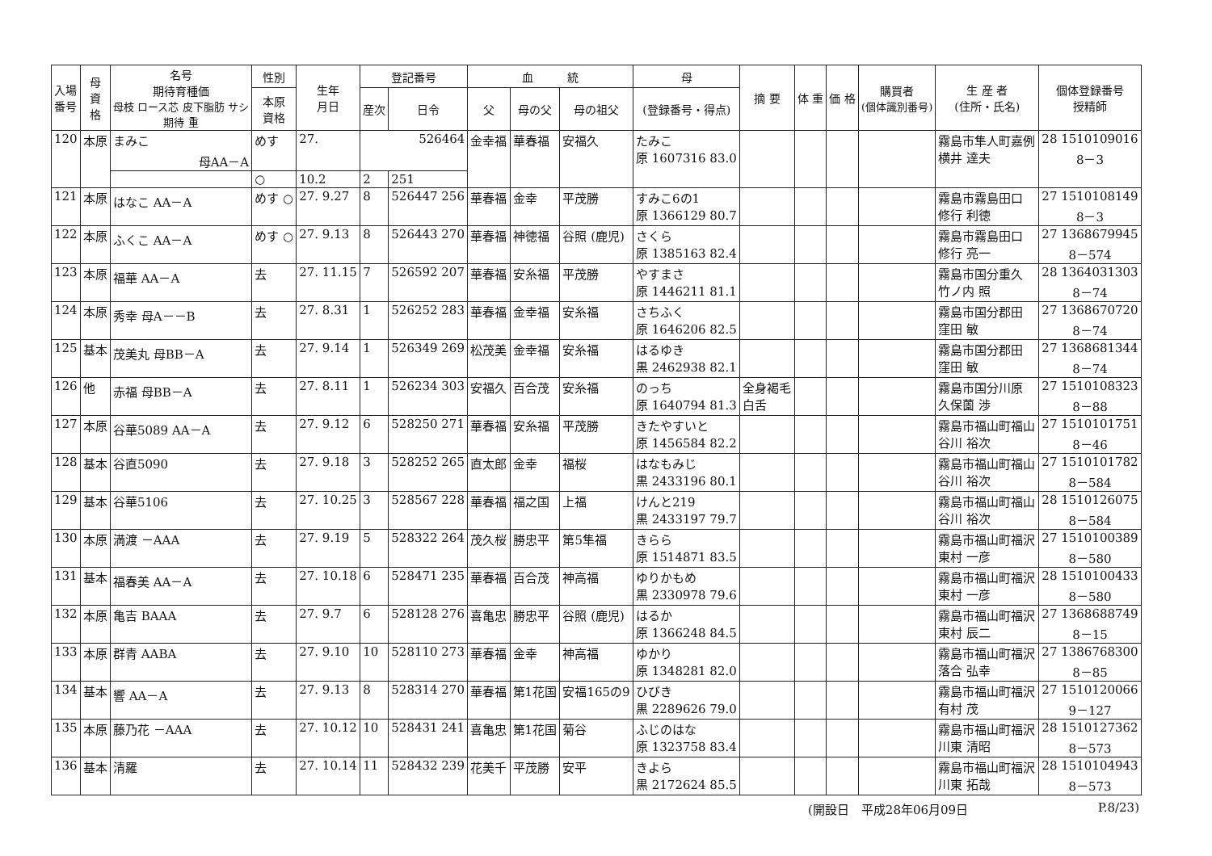| 入場 番号 | 母 資 格 | 名号 期待育種価 母枝 ロース芯 皮下脂肪 サシ 期待 重 | 性別 | 生年 月日 | 登記番号 | | 血 統 | | | 母 | 摘 要 | 体 重 | 価 格 | 購買者 (個体識別番号) | 生 産 者 (住所・氏名) | 個体登録番号 授精師 |
| --- | --- | --- | --- | --- | --- | --- | --- | --- | --- | --- | --- | --- | --- | --- | --- | --- |
| | | | 本原 資格 | | 産次 | 日令 | 父 | 母の父 | 母の祖父 | (登録番号・得点) | | | | | | |
| 120 | 本原 | まみこ 母AA－A | めす | 27. | 526464 | | 金幸福 | 華春福 | 安福久 | たみこ 原 1607316 83.0 | | | | | 霧島市隼人町嘉例 横井 達夫 | 28 1510109016 8－3 |
| | | | ○ | 10.2 | 2 | 251 | | | | | | | | | | |
| 121 | 本原 | はなこ AA－A | めす ○ | 27. 9.27 | 8 | 526447 256 | 華春福 | 金幸 | 平茂勝 | すみこ6の1 原 1366129 80.7 | | | | | 霧島市霧島田口 修行 利徳 | 27 1510108149 8－3 |
| 122 | 本原 | ふくこ AA－A | めす ○ | 27. 9.13 | 8 | 526443 270 | 華春福 | 神徳福 | 谷照 (鹿児) | さくら 原 1385163 82.4 | | | | | 霧島市霧島田口 修行 亮一 | 27 1368679945 8－574 |
| 123 | 本原 | 福華 AA－A | 去 | 27. 11.15 | 7 | 526592 207 | 華春福 | 安糸福 | 平茂勝 | やすまさ 原 1446211 81.1 | | | | | 霧島市国分重久 竹ノ内 照 | 28 1364031303 8－74 |
| 124 | 本原 | 秀幸 母A－－B | 去 | 27. 8.31 | 1 | 526252 283 | 華春福 | 金幸福 | 安糸福 | さちふく 原 1646206 82.5 | | | | | 霧島市国分郡田 窪田 敏 | 27 1368670720 8－74 |
| 125 | 基本 | 茂美丸 母BB－A | 去 | 27. 9.14 | 1 | 526349 269 | 松茂美 | 金幸福 | 安糸福 | はるゆき 黒 2462938 82.1 | | | | | 霧島市国分郡田 窪田 敏 | 27 1368681344 8－74 |
| 126 | 他 | 赤福 母BB－A | 去 | 27. 8.11 | 1 | 526234 303 | 安福久 | 百合茂 | 安糸福 | のっち 原 1640794 81.3 | 全身褐毛 白舌 | | | | 霧島市国分川原 久保薗 渉 | 27 1510108323 8－88 |
| 127 | 本原 | 谷華5089 AA－A | 去 | 27. 9.12 | 6 | 528250 271 | 華春福 | 安糸福 | 平茂勝 | きたやすいと 原 1456584 82.2 | | | | | 霧島市福山町福山 谷川 裕次 | 27 1510101751 8－46 |
| 128 | 基本 | 谷直5090 | 去 | 27. 9.18 | 3 | 528252 265 | 直太郎 | 金幸 | 福桜 | はなもみじ 黒 2433196 80.1 | | | | | 霧島市福山町福山 谷川 裕次 | 27 1510101782 8－584 |
| 129 | 基本 | 谷華5106 | 去 | 27. 10.25 | 3 | 528567 228 | 華春福 | 福之国 | 上福 | けんと219 黒 2433197 79.7 | | | | | 霧島市福山町福山 谷川 裕次 | 28 1510126075 8－584 |
| 130 | 本原 | 満渡 －AAA | 去 | 27. 9.19 | 5 | 528322 264 | 茂久桜 | 勝忠平 | 第5隼福 | きらら 原 1514871 83.5 | | | | | 霧島市福山町福沢 東村 一彦 | 27 1510100389 8－580 |
| 131 | 基本 | 福春美 AA－A | 去 | 27. 10.18 | 6 | 528471 235 | 華春福 | 百合茂 | 神高福 | ゆりかもめ 黒 2330978 79.6 | | | | | 霧島市福山町福沢 東村 一彦 | 28 1510100433 8－580 |
| 132 | 本原 | 亀吉 BAAA | 去 | 27. 9.7 | 6 | 528128 276 | 喜亀忠 | 勝忠平 | 谷照 (鹿児) | はるか 原 1366248 84.5 | | | | | 霧島市福山町福沢 東村 辰二 | 27 1368688749 8－15 |
| 133 | 本原 | 群青 AABA | 去 | 27. 9.10 | 10 | 528110 273 | 華春福 | 金幸 | 神高福 | ゆかり 原 1348281 82.0 | | | | | 霧島市福山町福沢 落合 弘幸 | 27 1386768300 8－85 |
| 134 | 基本 | 響 AA－A | 去 | 27. 9.13 | 8 | 528314 270 | 華春福 | 第1花国 | 安福165の9 | ひびき 黒 2289626 79.0 | | | | | 霧島市福山町福沢 有村 茂 | 27 1510120066 9－127 |
| 135 | 本原 | 藤乃花 －AAA | 去 | 27. 10.12 | 10 | 528431 241 | 喜亀忠 | 第1花国 | 菊谷 | ふじのはな 原 1323758 83.4 | | | | | 霧島市福山町福沢 川東 清昭 | 28 1510127362 8－573 |
| 136 | 基本 | 清羅 | 去 | 27. 10.14 | 11 | 528432 239 | 花美千 | 平茂勝 | 安平 | きよら 黒 2172624 85.5 | | | | | 霧島市福山町福沢 川東 拓哉 | 28 1510104943 8－573 |
(開設日　平成28年06月09日 P.8/23)